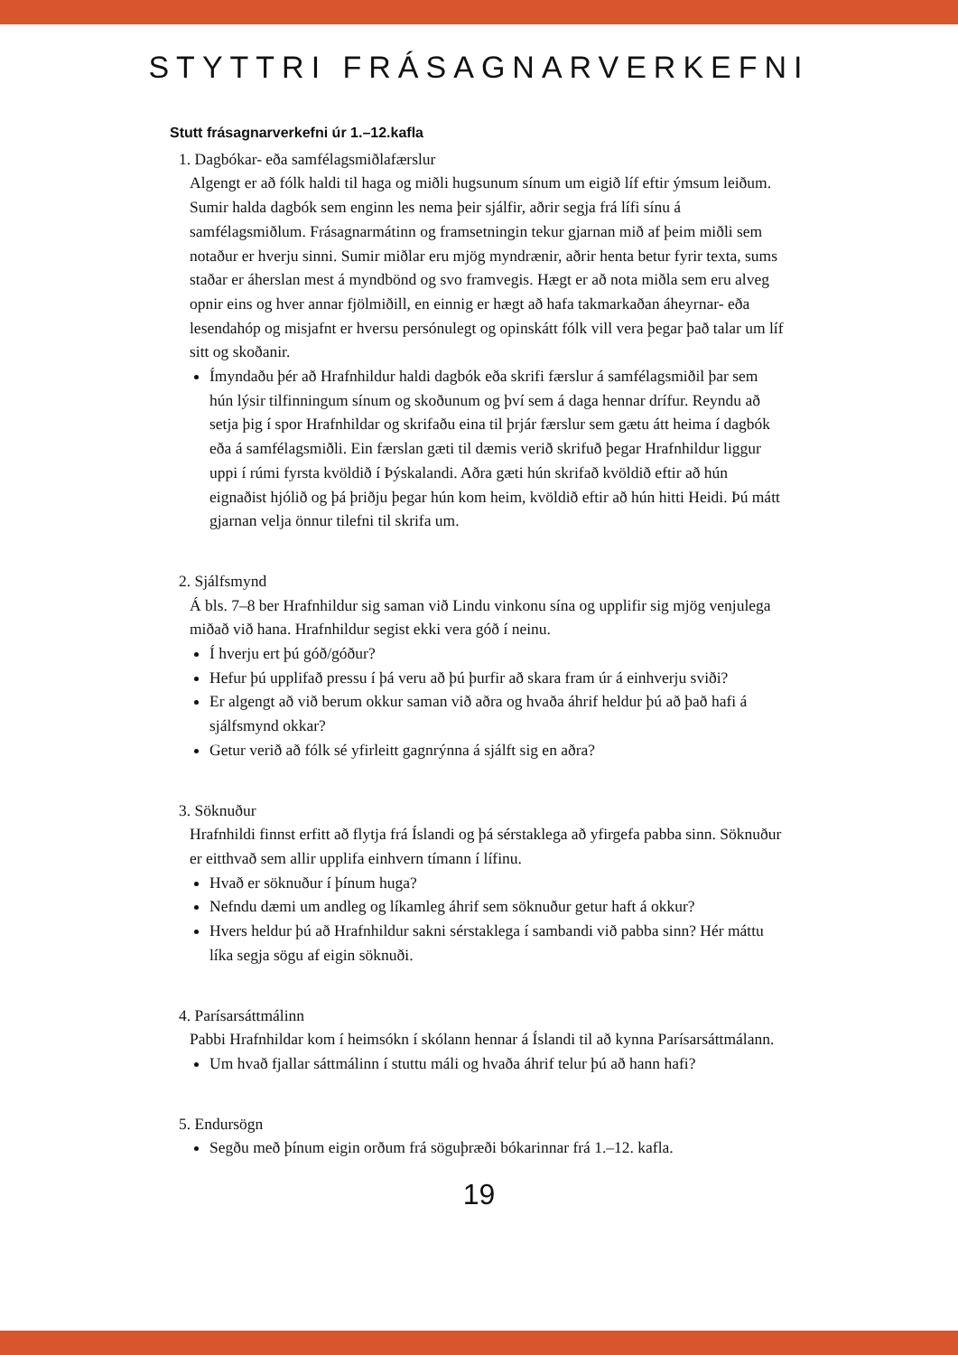STYTTRI FRÁSAGNARVERKEFNI
Stutt frásagnarverkefni úr 1.–12.kafla
1. Dagbókar- eða samfélagsmiðlafærslur
Algengt er að fólk haldi til haga og miðli hugsunum sínum um eigið líf eftir ýmsum leiðum. Sumir halda dagbók sem enginn les nema þeir sjálfir, aðrir segja frá lífi sínu á samfélagsmiðlum. Frásagnarmátinn og framsetningin tekur gjarnan mið af þeim miðli sem notaður er hverju sinni. Sumir miðlar eru mjög myndrænir, aðrir henta betur fyrir texta, sums staðar er áherslan mest á myndbönd og svo framvegis. Hægt er að nota miðla sem eru alveg opnir eins og hver annar fjölmiðill, en einnig er hægt að hafa takmarkaðan áheyrnar- eða lesendahóp og misjafnt er hversu persónulegt og opinskátt fólk vill vera þegar það talar um líf sitt og skoðanir.
Ímyndaðu þér að Hrafnhildur haldi dagbók eða skrifi færslur á samfélagsmiðil þar sem hún lýsir tilfinningum sínum og skoðunum og því sem á daga hennar drífur. Reyndu að setja þig í spor Hrafnhildar og skrifaðu eina til þrjár færslur sem gætu átt heima í dagbók eða á samfélagsmiðli. Ein færslan gæti til dæmis verið skrifuð þegar Hrafnhildur liggur uppi í rúmi fyrsta kvöldið í Þýskalandi. Aðra gæti hún skrifað kvöldið eftir að hún eignaðist hjólið og þá þriðju þegar hún kom heim, kvöldið eftir að hún hitti Heidi. Þú mátt gjarnan velja önnur tilefni til skrifa um.
2. Sjálfsmynd
Á bls. 7–8 ber Hrafnhildur sig saman við Lindu vinkonu sína og upplifir sig mjög venjulega miðað við hana. Hrafnhildur segist ekki vera góð í neinu.
Í hverju ert þú góð/góður?
Hefur þú upplifað pressu í þá veru að þú þurfir að skara fram úr á einhverju sviði?
Er algengt að við berum okkur saman við aðra og hvaða áhrif heldur þú að það hafi á sjálfsmynd okkar?
Getur verið að fólk sé yfirleitt gagnrýnna á sjálft sig en aðra?
3. Söknuður
Hrafnhildi finnst erfitt að flytja frá Íslandi og þá sérstaklega að yfirgefa pabba sinn. Söknuður er eitthvað sem allir upplifa einhvern tímann í lífinu.
Hvað er söknuður í þínum huga?
Nefndu dæmi um andleg og líkamleg áhrif sem söknuður getur haft á okkur?
Hvers heldur þú að Hrafnhildur sakni sérstaklega í sambandi við pabba sinn? Hér máttu líka segja sögu af eigin söknuði.
4. Parísarsáttmálinn
Pabbi Hrafnhildar kom í heimsókn í skólann hennar á Íslandi til að kynna Parísarsáttmálann.
Um hvað fjallar sáttmálinn í stuttu máli og hvaða áhrif telur þú að hann hafi?
5. Endursögn
Segðu með þínum eigin orðum frá söguþræði bókarinnar frá 1.–12. kafla.
19